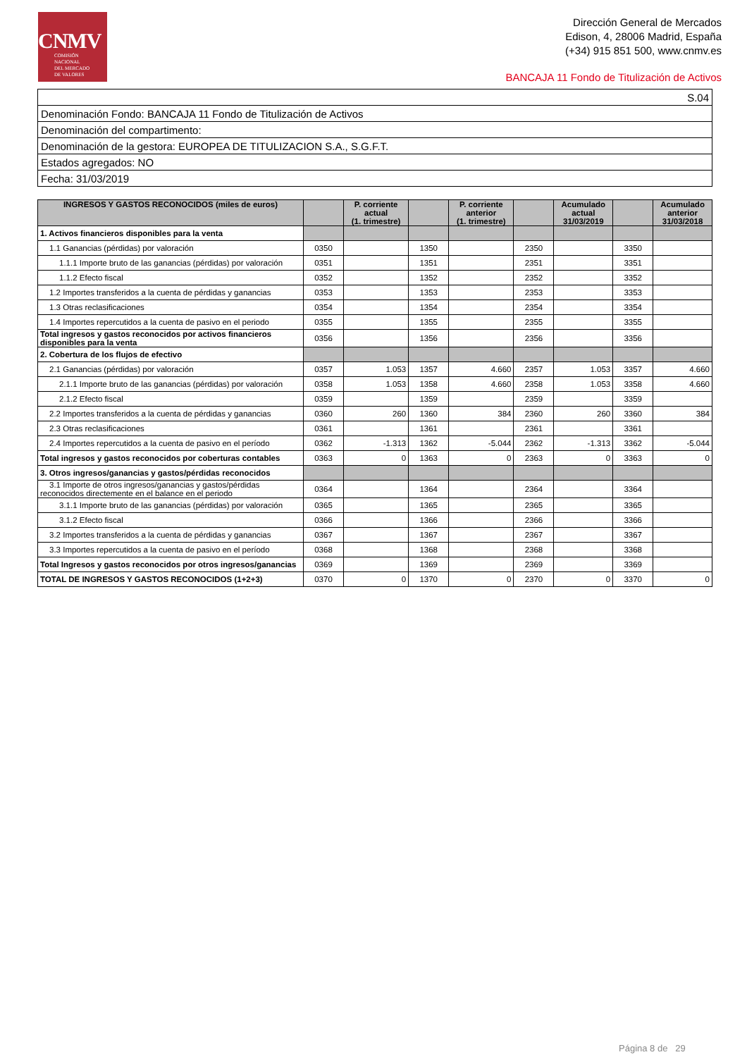CNMV
COMISIÓN
NACIONAL
DEL MERCADO
DE VALORES
Dirección General de Mercados
Edison, 4, 28006 Madrid, España
(+34) 915 851 500, www.cnmv.es
BANCAJA 11 Fondo de Titulización de Activos
| S.04 |
| Denominación Fondo: BANCAJA 11 Fondo de Titulización de Activos |
| Denominación del compartimento: |
| Denominación de la gestora: EUROPEA DE TITULIZACION S.A., S.G.F.T. |
| Estados agregados: NO |
| Fecha: 31/03/2019 |
| INGRESOS Y GASTOS RECONOCIDOS (miles de euros) | | P. corriente actual (1. trimestre) | | P. corriente anterior (1. trimestre) | | Acumulado actual 31/03/2019 | | Acumulado anterior 31/03/2018 |
| --- | --- | --- | --- | --- | --- | --- | --- | --- |
| 1. Activos financieros disponibles para la venta | | | | | | | | |
| 1.1 Ganancias (pérdidas) por valoración | 0350 | | 1350 | | 2350 | | 3350 | |
| 1.1.1 Importe bruto de las ganancias (pérdidas) por valoración | 0351 | | 1351 | | 2351 | | 3351 | |
| 1.1.2 Efecto fiscal | 0352 | | 1352 | | 2352 | | 3352 | |
| 1.2 Importes transferidos a la cuenta de pérdidas y ganancias | 0353 | | 1353 | | 2353 | | 3353 | |
| 1.3 Otras reclasificaciones | 0354 | | 1354 | | 2354 | | 3354 | |
| 1.4 Importes repercutidos a la cuenta de pasivo en el periodo | 0355 | | 1355 | | 2355 | | 3355 | |
| Total ingresos y gastos reconocidos por activos financieros disponibles para la venta | 0356 | | 1356 | | 2356 | | 3356 | |
| 2. Cobertura de los flujos de efectivo | | | | | | | | |
| 2.1 Ganancias (pérdidas) por valoración | 0357 | 1.053 | 1357 | 4.660 | 2357 | 1.053 | 3357 | 4.660 |
| 2.1.1 Importe bruto de las ganancias (pérdidas) por valoración | 0358 | 1.053 | 1358 | 4.660 | 2358 | 1.053 | 3358 | 4.660 |
| 2.1.2 Efecto fiscal | 0359 | | 1359 | | 2359 | | 3359 | |
| 2.2 Importes transferidos a la cuenta de pérdidas y ganancias | 0360 | 260 | 1360 | 384 | 2360 | 260 | 3360 | 384 |
| 2.3 Otras reclasificaciones | 0361 | | 1361 | | 2361 | | 3361 | |
| 2.4 Importes repercutidos a la cuenta de pasivo en el período | 0362 | -1.313 | 1362 | -5.044 | 2362 | -1.313 | 3362 | -5.044 |
| Total ingresos y gastos reconocidos por coberturas contables | 0363 | 0 | 1363 | 0 | 2363 | 0 | 3363 | 0 |
| 3. Otros ingresos/ganancias y gastos/pérdidas reconocidos | | | | | | | | |
| 3.1 Importe de otros ingresos/ganancias y gastos/pérdidas reconocidos directemente en el balance en el periodo | 0364 | | 1364 | | 2364 | | 3364 | |
| 3.1.1 Importe bruto de las ganancias (pérdidas) por valoración | 0365 | | 1365 | | 2365 | | 3365 | |
| 3.1.2 Efecto fiscal | 0366 | | 1366 | | 2366 | | 3366 | |
| 3.2 Importes transferidos a la cuenta de pérdidas y ganancias | 0367 | | 1367 | | 2367 | | 3367 | |
| 3.3 Importes repercutidos a la cuenta de pasivo en el período | 0368 | | 1368 | | 2368 | | 3368 | |
| Total Ingresos y gastos reconocidos por otros ingresos/ganancias | 0369 | | 1369 | | 2369 | | 3369 | |
| TOTAL DE INGRESOS Y GASTOS RECONOCIDOS (1+2+3) | 0370 | 0 | 1370 | 0 | 2370 | 0 | 3370 | 0 |
Página 8 de 29